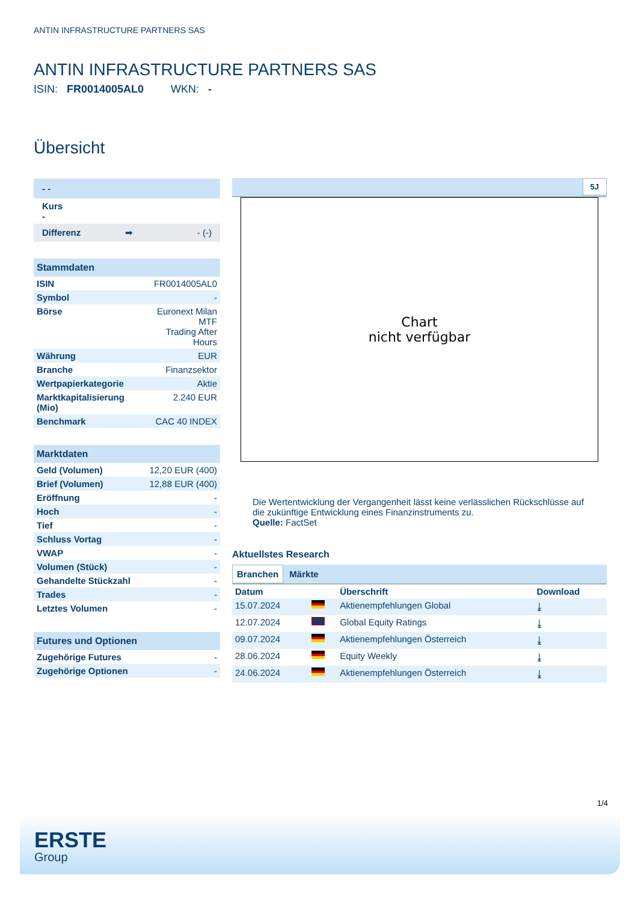ANTIN INFRASTRUCTURE PARTNERS SAS
ANTIN INFRASTRUCTURE PARTNERS SAS
ISIN: FR0014005AL0 WKN: -
Übersicht
| - - |
| Kurs - |
| Differenz ➡ - (-) |
| Stammdaten | |
| ISIN | FR0014005AL0 |
| Symbol | - |
| Börse | Euronext Milan MTF Trading After Hours |
| Währung | EUR |
| Branche | Finanzsektor |
| Wertpapierkategorie | Aktie |
| Marktkapitalisierung (Mio) | 2.240 EUR |
| Benchmark | CAC 40 INDEX |
| Marktdaten | |
| Geld (Volumen) | 12,20 EUR (400) |
| Brief (Volumen) | 12,88 EUR (400) |
| Eröffnung | - |
| Hoch | - |
| Tief | - |
| Schluss Vortag | - |
| VWAP | - |
| Volumen (Stück) | - |
| Gehandelte Stückzahl | - |
| Trades | - |
| Letztes Volumen | - |
| Futures und Optionen | |
| Zugehörige Futures | - |
| Zugehörige Optionen | - |
5J
Chart
nicht verfügbar
Die Wertentwicklung der Vergangenheit lässt keine verlässlichen Rückschlüsse auf die zukünftige Entwicklung eines Finanzinstruments zu.
Quelle: FactSet
Aktuellstes Research
Branchen Märkte
| Datum | | Überschrift | Download |
| --- | --- | --- | --- |
| 15.07.2024 | | Aktienempfehlungen Global | ⤓ |
| 12.07.2024 | | Global Equity Ratings | ⤓ |
| 09.07.2024 | | Aktienempfehlungen Österreich | ⤓ |
| 28.06.2024 | | Equity Weekly | ⤓ |
| 24.06.2024 | | Aktienempfehlungen Österreich | ⤓ |
1/4
ERSTE
Group